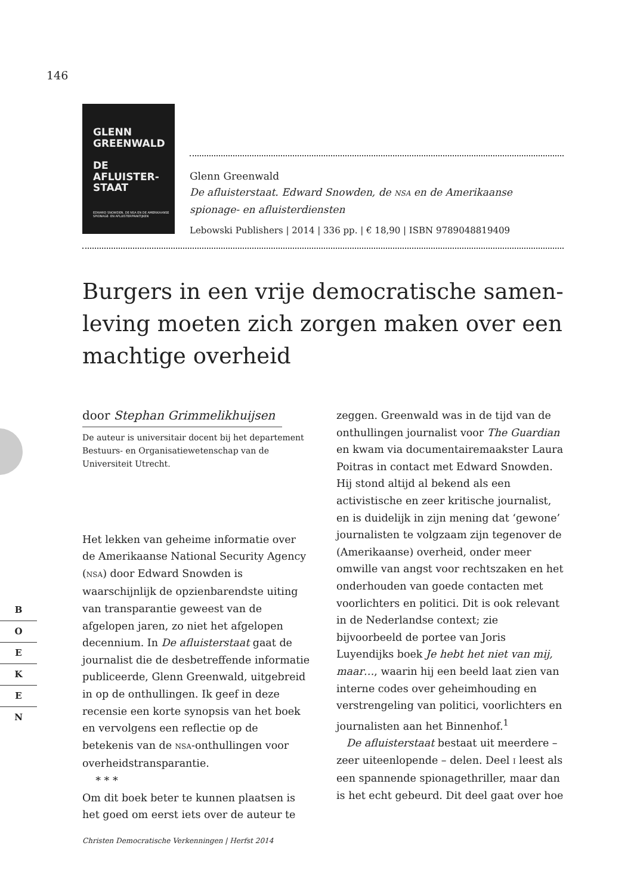146
GLENN
GREENWALD
DE
AFLUISTER-
STAAT
EDWARD SNOWDEN, DE NSA EN DE AMERIKAANSE SPIONAGE- EN AFLUISTERPRAKTIJKEN
Glenn Greenwald
De afluisterstaat. Edward Snowden, de NSA en de Amerikaanse spionage- en afluisterdiensten
Lebowski Publishers | 2014 | 336 pp. | € 18,90 | ISBN 9789048819409
Burgers in een vrije democratische samen­leving moeten zich zorgen maken over een machtige overheid
door Stephan Grimmelikhuijsen
De auteur is universitair docent bij het departement Bestuurs- en Organisatiewetenschap van de Universiteit Utrecht.
Het lekken van geheime informatie over de Amerikaanse National Security Agency (NSA) door Edward Snowden is waarschijnlijk de opzienbarendste uiting van transparantie geweest van de afgelopen jaren, zo niet het afgelopen decennium. In De afluisterstaat gaat de journalist die de desbetreffende informatie publiceerde, Glenn Greenwald, uitgebreid in op de onthullingen. Ik geef in deze recensie een korte synopsis van het boek en vervolgens een reflectie op de betekenis van de NSA-onthullingen voor overheidstransparantie.
* * *
Om dit boek beter te kunnen plaatsen is het goed om eerst iets over de auteur te
zeggen. Greenwald was in de tijd van de onthullingen journalist voor The Guardian en kwam via documentairemaakster Laura Poitras in contact met Edward Snowden. Hij stond altijd al bekend als een activistische en zeer kritische journalist, en is duidelijk in zijn mening dat ‘gewone’ journalisten te volgzaam zijn tegenover de (Amerikaanse) overheid, onder meer omwille van angst voor rechtszaken en het onderhouden van goede contacten met voorlichters en politici. Dit is ook relevant in de Nederlandse context; zie bijvoorbeeld de portee van Joris Luyendijks boek Je hebt het niet van mij, maar…, waarin hij een beeld laat zien van interne codes over geheimhouding en verstrengeling van politici, voorlichters en journalisten aan het Binnenhof.<sup>1</sup>
De afluisterstaat bestaat uit meerdere – zeer uiteenlopende – delen. Deel I leest als een spannende spionagethriller, maar dan is het echt gebeurd. Dit deel gaat over hoe
B
O
E
K
E
N
Christen Democratische Verkenningen | Herfst 2014